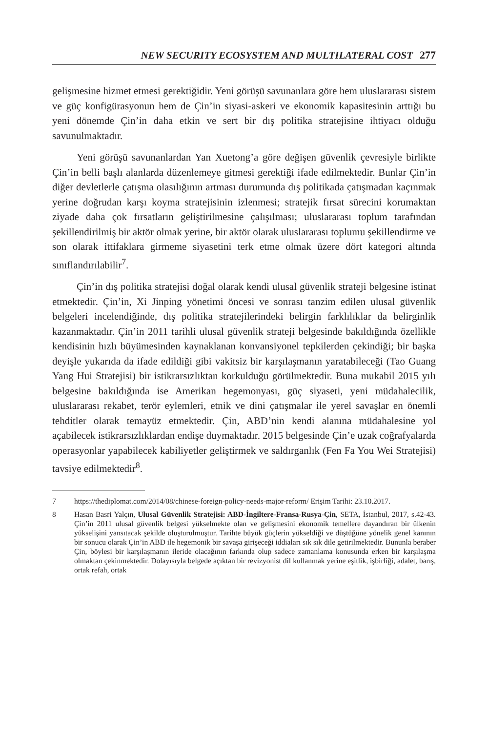NEW SECURITY ECOSYSTEM AND MULTILATERAL COST 277
gelişmesine hizmet etmesi gerektiğidir. Yeni görüşü savunanlara göre hem uluslararası sistem ve güç konfigürasyonun hem de Çin’in siyasi-askeri ve ekonomik kapasitesinin arttığı bu yeni dönemde Çin’in daha etkin ve sert bir dış politika stratejisine ihtiyacı olduğu savunulmaktadır.
Yeni görüşü savunanlardan Yan Xuetong’a göre değişen güvenlik çevresiyle birlikte Çin’in belli başlı alanlarda düzenlemeye gitmesi gerektiği ifade edilmektedir. Bunlar Çin’in diğer devletlerle çatışma olasılığının artması durumunda dış politikada çatışmadan kaçınmak yerine doğrudan karşı koyma stratejisinin izlenmesi; stratejik fırsat sürecini korumaktan ziyade daha çok fırsatların geliştirilmesine çalışılması; uluslararası toplum tarafından şekillendirilmiş bir aktör olmak yerine, bir aktör olarak uluslararası toplumu şekillendirme ve son olarak ittifaklara girmeme siyasetini terk etme olmak üzere dört kategori altında sınıflandırılabilir<sup>7</sup>.
Çin’in dış politika stratejisi doğal olarak kendi ulusal güvenlik strateji belgesine istinat etmektedir. Çin’in, Xi Jinping yönetimi öncesi ve sonrası tanzim edilen ulusal güvenlik belgeleri incelendiğinde, dış politika stratejilerindeki belirgin farklılıklar da belirginlik kazanmaktadır. Çin’in 2011 tarihli ulusal güvenlik strateji belgesinde bakıldığında özellikle kendisinin hızlı büyümesinden kaynaklanan konvansiyonel tepkilerden çekindiği; bir başka deyişle yukarıda da ifade edildiği gibi vakitsiz bir karşılaşmanın yaratabileceği (Tao Guang Yang Hui Stratejisi) bir istikrarsızlıktan korkulduğu görülmektedir. Buna mukabil 2015 yılı belgesine bakıldığında ise Amerikan hegemonyası, güç siyaseti, yeni müdahalecilik, uluslararası rekabet, terör eylemleri, etnik ve dini çatışmalar ile yerel savaşlar en önemli tehditler olarak temayüz etmektedir. Çin, ABD’nin kendi alanına müdahalesine yol açabilecek istikrarsızlıklardan endişe duymaktadır. 2015 belgesinde Çin’e uzak coğrafyalarda operasyonlar yapabilecek kabiliyetler geliştirmek ve saldırganlık (Fen Fa You Wei Stratejisi) tavsiye edilmektedir<sup>8</sup>.
7 https://thediplomat.com/2014/08/chinese-foreign-policy-needs-major-reform/ Erişim Tarihi: 23.10.2017.
8 Hasan Basri Yalçın, Ulusal Güvenlik Stratejisi: ABD-İngiltere-Fransa-Rusya-Çin, SETA, İstanbul, 2017, s.42-43. Çin’in 2011 ulusal güvenlik belgesi yükselmekte olan ve gelişmesini ekonomik temellere dayandıran bir ülkenin yükselişini yansıtacak şekilde oluşturulmuştur. Tarihte büyük güçlerin yükseldiği ve düştüğüne yönelik genel kanının bir sonucu olarak Çin’in ABD ile hegemonik bir savaşa girişeceği iddiaları sık sık dile getirilmektedir. Bununla beraber Çin, böylesi bir karşılaşmanın ileride olacağının farkında olup sadece zamanlama konusunda erken bir karşılaşma olmaktan çekinmektedir. Dolayısıyla belgede açıktan bir revizyonist dil kullanmak yerine eşitlik, işbirliği, adalet, barış, ortak refah, ortak